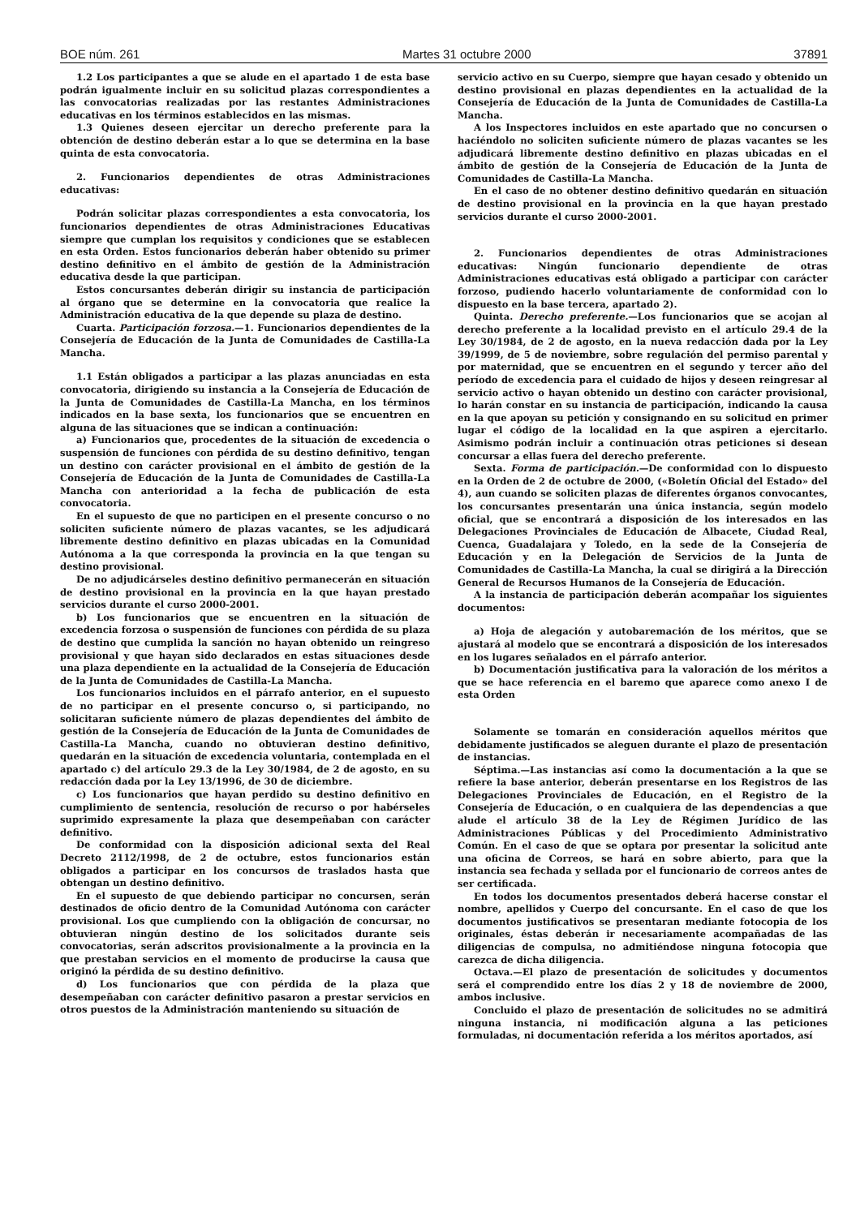BOE núm. 261 Martes 31 octubre 2000 37891
1.2 Los participantes a que se alude en el apartado 1 de esta base podrán igualmente incluir en su solicitud plazas correspondientes a las convocatorias realizadas por las restantes Administraciones educativas en los términos establecidos en las mismas.
1.3 Quienes deseen ejercitar un derecho preferente para la obtención de destino deberán estar a lo que se determina en la base quinta de esta convocatoria.
2. Funcionarios dependientes de otras Administraciones educativas:
Podrán solicitar plazas correspondientes a esta convocatoria, los funcionarios dependientes de otras Administraciones Educativas siempre que cumplan los requisitos y condiciones que se establecen en esta Orden. Estos funcionarios deberán haber obtenido su primer destino definitivo en el ámbito de gestión de la Administración educativa desde la que participan.
Estos concursantes deberán dirigir su instancia de participación al órgano que se determine en la convocatoria que realice la Administración educativa de la que depende su plaza de destino.
Cuarta. Participación forzosa.—1. Funcionarios dependientes de la Consejería de Educación de la Junta de Comunidades de Castilla-La Mancha.
1.1 Están obligados a participar a las plazas anunciadas en esta convocatoria, dirigiendo su instancia a la Consejería de Educación de la Junta de Comunidades de Castilla-La Mancha, en los términos indicados en la base sexta, los funcionarios que se encuentren en alguna de las situaciones que se indican a continuación:
a) Funcionarios que, procedentes de la situación de excedencia o suspensión de funciones con pérdida de su destino definitivo, tengan un destino con carácter provisional en el ámbito de gestión de la Consejería de Educación de la Junta de Comunidades de Castilla-La Mancha con anterioridad a la fecha de publicación de esta convocatoria.
En el supuesto de que no participen en el presente concurso o no soliciten suficiente número de plazas vacantes, se les adjudicará libremente destino definitivo en plazas ubicadas en la Comunidad Autónoma a la que corresponda la provincia en la que tengan su destino provisional.
De no adjudicárseles destino definitivo permanecerán en situación de destino provisional en la provincia en la que hayan prestado servicios durante el curso 2000-2001.
b) Los funcionarios que se encuentren en la situación de excedencia forzosa o suspensión de funciones con pérdida de su plaza de destino que cumplida la sanción no hayan obtenido un reingreso provisional y que hayan sido declarados en estas situaciones desde una plaza dependiente en la actualidad de la Consejería de Educación de la Junta de Comunidades de Castilla-La Mancha.
Los funcionarios incluidos en el párrafo anterior, en el supuesto de no participar en el presente concurso o, si participando, no solicitaran suficiente número de plazas dependientes del ámbito de gestión de la Consejería de Educación de la Junta de Comunidades de Castilla-La Mancha, cuando no obtuvieran destino definitivo, quedarán en la situación de excedencia voluntaria, contemplada en el apartado c) del artículo 29.3 de la Ley 30/1984, de 2 de agosto, en su redacción dada por la Ley 13/1996, de 30 de diciembre.
c) Los funcionarios que hayan perdido su destino definitivo en cumplimiento de sentencia, resolución de recurso o por habérseles suprimido expresamente la plaza que desempeñaban con carácter definitivo.
De conformidad con la disposición adicional sexta del Real Decreto 2112/1998, de 2 de octubre, estos funcionarios están obligados a participar en los concursos de traslados hasta que obtengan un destino definitivo.
En el supuesto de que debiendo participar no concursen, serán destinados de oficio dentro de la Comunidad Autónoma con carácter provisional. Los que cumpliendo con la obligación de concursar, no obtuvieran ningún destino de los solicitados durante seis convocatorias, serán adscritos provisionalmente a la provincia en la que prestaban servicios en el momento de producirse la causa que originó la pérdida de su destino definitivo.
d) Los funcionarios que con pérdida de la plaza que desempeñaban con carácter definitivo pasaron a prestar servicios en otros puestos de la Administración manteniendo su situación de
servicio activo en su Cuerpo, siempre que hayan cesado y obtenido un destino provisional en plazas dependientes en la actualidad de la Consejería de Educación de la Junta de Comunidades de Castilla-La Mancha.
A los Inspectores incluidos en este apartado que no concursen o haciéndolo no soliciten suficiente número de plazas vacantes se les adjudicará libremente destino definitivo en plazas ubicadas en el ámbito de gestión de la Consejería de Educación de la Junta de Comunidades de Castilla-La Mancha.
En el caso de no obtener destino definitivo quedarán en situación de destino provisional en la provincia en la que hayan prestado servicios durante el curso 2000-2001.
2. Funcionarios dependientes de otras Administraciones educativas: Ningún funcionario dependiente de otras Administraciones educativas está obligado a participar con carácter forzoso, pudiendo hacerlo voluntariamente de conformidad con lo dispuesto en la base tercera, apartado 2).
Quinta. Derecho preferente.—Los funcionarios que se acojan al derecho preferente a la localidad previsto en el artículo 29.4 de la Ley 30/1984, de 2 de agosto, en la nueva redacción dada por la Ley 39/1999, de 5 de noviembre, sobre regulación del permiso parental y por maternidad, que se encuentren en el segundo y tercer año del período de excedencia para el cuidado de hijos y deseen reingresar al servicio activo o hayan obtenido un destino con carácter provisional, lo harán constar en su instancia de participación, indicando la causa en la que apoyan su petición y consignando en su solicitud en primer lugar el código de la localidad en la que aspiren a ejercitarlo. Asimismo podrán incluir a continuación otras peticiones si desean concursar a ellas fuera del derecho preferente.
Sexta. Forma de participación.—De conformidad con lo dispuesto en la Orden de 2 de octubre de 2000, («Boletín Oficial del Estado» del 4), aun cuando se soliciten plazas de diferentes órganos convocantes, los concursantes presentarán una única instancia, según modelo oficial, que se encontrará a disposición de los interesados en las Delegaciones Provinciales de Educación de Albacete, Ciudad Real, Cuenca, Guadalajara y Toledo, en la sede de la Consejería de Educación y en la Delegación de Servicios de la Junta de Comunidades de Castilla-La Mancha, la cual se dirigirá a la Dirección General de Recursos Humanos de la Consejería de Educación.
A la instancia de participación deberán acompañar los siguientes documentos:
a) Hoja de alegación y autobaremación de los méritos, que se ajustará al modelo que se encontrará a disposición de los interesados en los lugares señalados en el párrafo anterior.
b) Documentación justificativa para la valoración de los méritos a que se hace referencia en el baremo que aparece como anexo I de esta Orden
Solamente se tomarán en consideración aquellos méritos que debidamente justificados se aleguen durante el plazo de presentación de instancias.
Séptima.—Las instancias así como la documentación a la que se refiere la base anterior, deberán presentarse en los Registros de las Delegaciones Provinciales de Educación, en el Registro de la Consejería de Educación, o en cualquiera de las dependencias a que alude el artículo 38 de la Ley de Régimen Jurídico de las Administraciones Públicas y del Procedimiento Administrativo Común. En el caso de que se optara por presentar la solicitud ante una oficina de Correos, se hará en sobre abierto, para que la instancia sea fechada y sellada por el funcionario de correos antes de ser certificada.
En todos los documentos presentados deberá hacerse constar el nombre, apellidos y Cuerpo del concursante. En el caso de que los documentos justificativos se presentaran mediante fotocopia de los originales, éstas deberán ir necesariamente acompañadas de las diligencias de compulsa, no admitiéndose ninguna fotocopia que carezca de dicha diligencia.
Octava.—El plazo de presentación de solicitudes y documentos será el comprendido entre los días 2 y 18 de noviembre de 2000, ambos inclusive.
Concluido el plazo de presentación de solicitudes no se admitirá ninguna instancia, ni modificación alguna a las peticiones formuladas, ni documentación referida a los méritos aportados, así